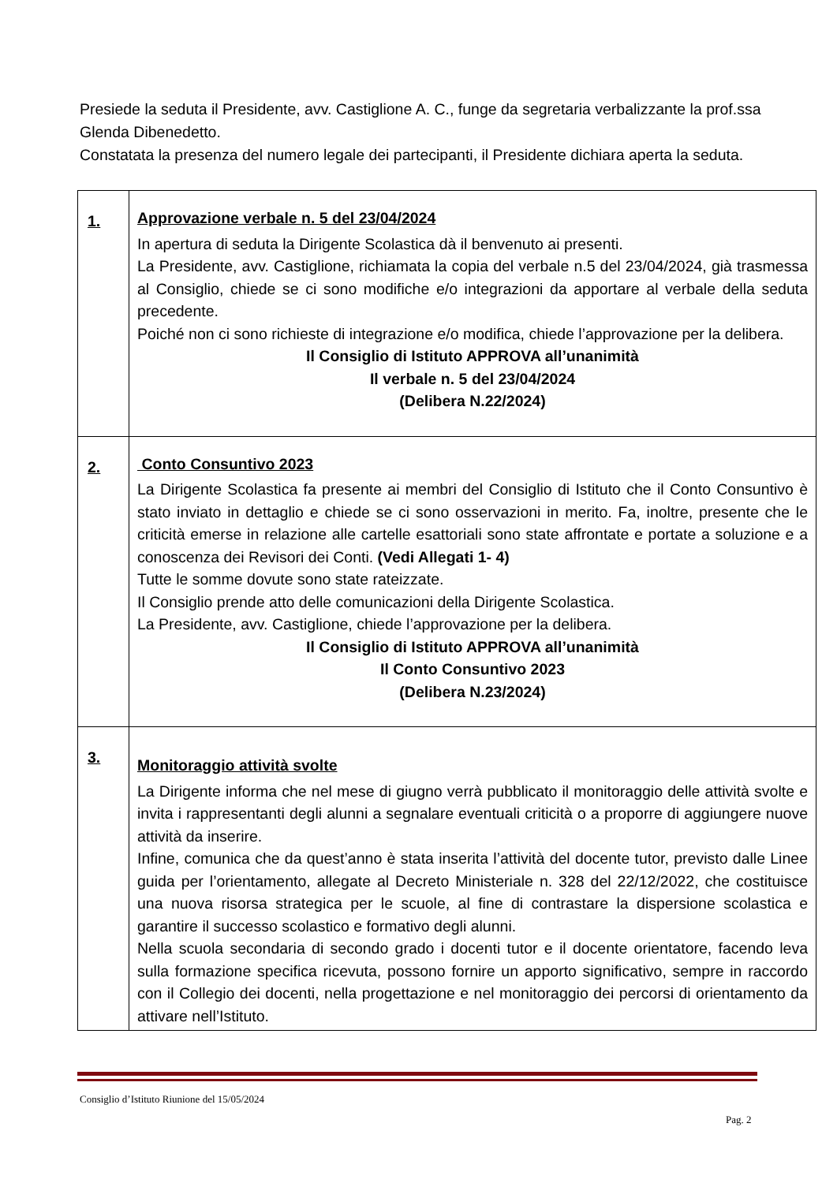Presiede la seduta il Presidente, avv. Castiglione A. C., funge da segretaria verbalizzante la prof.ssa Glenda Dibenedetto.
Constatata la presenza del numero legale dei partecipanti, il Presidente dichiara aperta la seduta.
| 1. | Approvazione verbale n. 5 del 23/04/2024 In apertura di seduta la Dirigente Scolastica dà il benvenuto ai presenti. La Presidente, avv. Castiglione, richiamata la copia del verbale n.5 del 23/04/2024, già trasmessa al Consiglio, chiede se ci sono modifiche e/o integrazioni da apportare al verbale della seduta precedente. Poiché non ci sono richieste di integrazione e/o modifica, chiede l’approvazione per la delibera. Il Consiglio di Istituto APPROVA all’unanimità Il verbale n. 5 del 23/04/2024 (Delibera N.22/2024) |
| 2. | Conto Consuntivo 2023 La Dirigente Scolastica fa presente ai membri del Consiglio di Istituto che il Conto Consuntivo è stato inviato in dettaglio e chiede se ci sono osservazioni in merito. Fa, inoltre, presente che le criticità emerse in relazione alle cartelle esattoriali sono state affrontate e portate a soluzione e a conoscenza dei Revisori dei Conti. (Vedi Allegati 1- 4) Tutte le somme dovute sono state rateizzate. Il Consiglio prende atto delle comunicazioni della Dirigente Scolastica. La Presidente, avv. Castiglione, chiede l’approvazione per la delibera. Il Consiglio di Istituto APPROVA all’unanimità Il Conto Consuntivo 2023 (Delibera N.23/2024) |
| 3. | Monitoraggio attività svolte La Dirigente informa che nel mese di giugno verrà pubblicato il monitoraggio delle attività svolte e invita i rappresentanti degli alunni a segnalare eventuali criticità o a proporre di aggiungere nuove attività da inserire. Infine, comunica che da quest’anno è stata inserita l’attività del docente tutor, previsto dalle Linee guida per l’orientamento, allegate al Decreto Ministeriale n. 328 del 22/12/2022, che costituisce una nuova risorsa strategica per le scuole, al fine di contrastare la dispersione scolastica e garantire il successo scolastico e formativo degli alunni. Nella scuola secondaria di secondo grado i docenti tutor e il docente orientatore, facendo leva sulla formazione specifica ricevuta, possono fornire un apporto significativo, sempre in raccordo con il Collegio dei docenti, nella progettazione e nel monitoraggio dei percorsi di orientamento da attivare nell’Istituto. |
Consiglio d’Istituto Riunione del 15/05/2024
Pag. 2